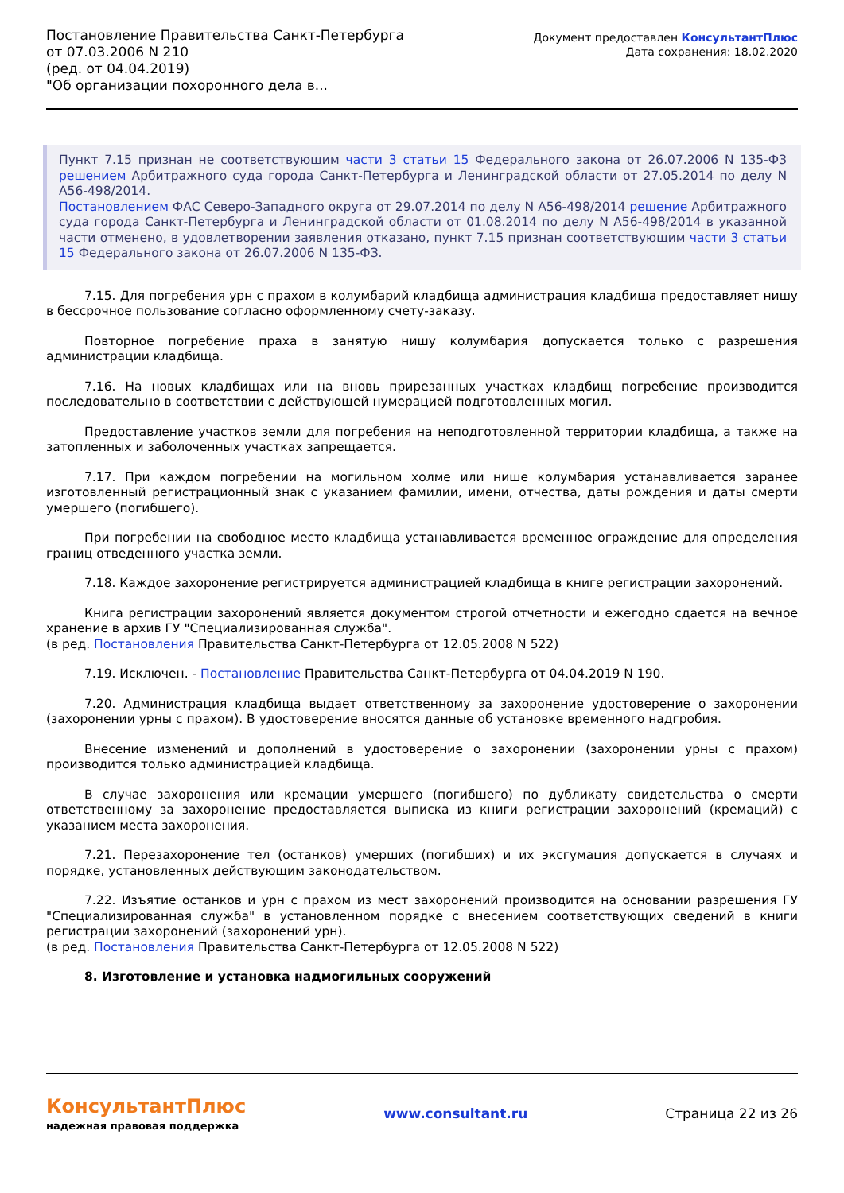Постановление Правительства Санкт-Петербурга от 07.03.2006 N 210
(ред. от 04.04.2019)
"Об организации похоронного дела в...
Документ предоставлен КонсультантПлюс
Дата сохранения: 18.02.2020
Пункт 7.15 признан не соответствующим части 3 статьи 15 Федерального закона от 26.07.2006 N 135-ФЗ решением Арбитражного суда города Санкт-Петербурга и Ленинградской области от 27.05.2014 по делу N А56-498/2014.
Постановлением ФАС Северо-Западного округа от 29.07.2014 по делу N А56-498/2014 решение Арбитражного суда города Санкт-Петербурга и Ленинградской области от 01.08.2014 по делу N А56-498/2014 в указанной части отменено, в удовлетворении заявления отказано, пункт 7.15 признан соответствующим части 3 статьи 15 Федерального закона от 26.07.2006 N 135-ФЗ.
7.15. Для погребения урн с прахом в колумбарий кладбища администрация кладбища предоставляет нишу в бессрочное пользование согласно оформленному счету-заказу.
Повторное погребение праха в занятую нишу колумбария допускается только с разрешения администрации кладбища.
7.16. На новых кладбищах или на вновь прирезанных участках кладбищ погребение производится последовательно в соответствии с действующей нумерацией подготовленных могил.
Предоставление участков земли для погребения на неподготовленной территории кладбища, а также на затопленных и заболоченных участках запрещается.
7.17. При каждом погребении на могильном холме или нише колумбария устанавливается заранее изготовленный регистрационный знак с указанием фамилии, имени, отчества, даты рождения и даты смерти умершего (погибшего).
При погребении на свободное место кладбища устанавливается временное ограждение для определения границ отведенного участка земли.
7.18. Каждое захоронение регистрируется администрацией кладбища в книге регистрации захоронений.
Книга регистрации захоронений является документом строгой отчетности и ежегодно сдается на вечное хранение в архив ГУ "Специализированная служба".
(в ред. Постановления Правительства Санкт-Петербурга от 12.05.2008 N 522)
7.19. Исключен. - Постановление Правительства Санкт-Петербурга от 04.04.2019 N 190.
7.20. Администрация кладбища выдает ответственному за захоронение удостоверение о захоронении (захоронении урны с прахом). В удостоверение вносятся данные об установке временного надгробия.
Внесение изменений и дополнений в удостоверение о захоронении (захоронении урны с прахом) производится только администрацией кладбища.
В случае захоронения или кремации умершего (погибшего) по дубликату свидетельства о смерти ответственному за захоронение предоставляется выписка из книги регистрации захоронений (кремаций) с указанием места захоронения.
7.21. Перезахоронение тел (останков) умерших (погибших) и их эксгумация допускается в случаях и порядке, установленных действующим законодательством.
7.22. Изъятие останков и урн с прахом из мест захоронений производится на основании разрешения ГУ "Специализированная служба" в установленном порядке с внесением соответствующих сведений в книги регистрации захоронений (захоронений урн).
(в ред. Постановления Правительства Санкт-Петербурга от 12.05.2008 N 522)
8. Изготовление и установка надмогильных сооружений
КонсультантПлюс
надежная правовая поддержка
www.consultant.ru Страница 22 из 26